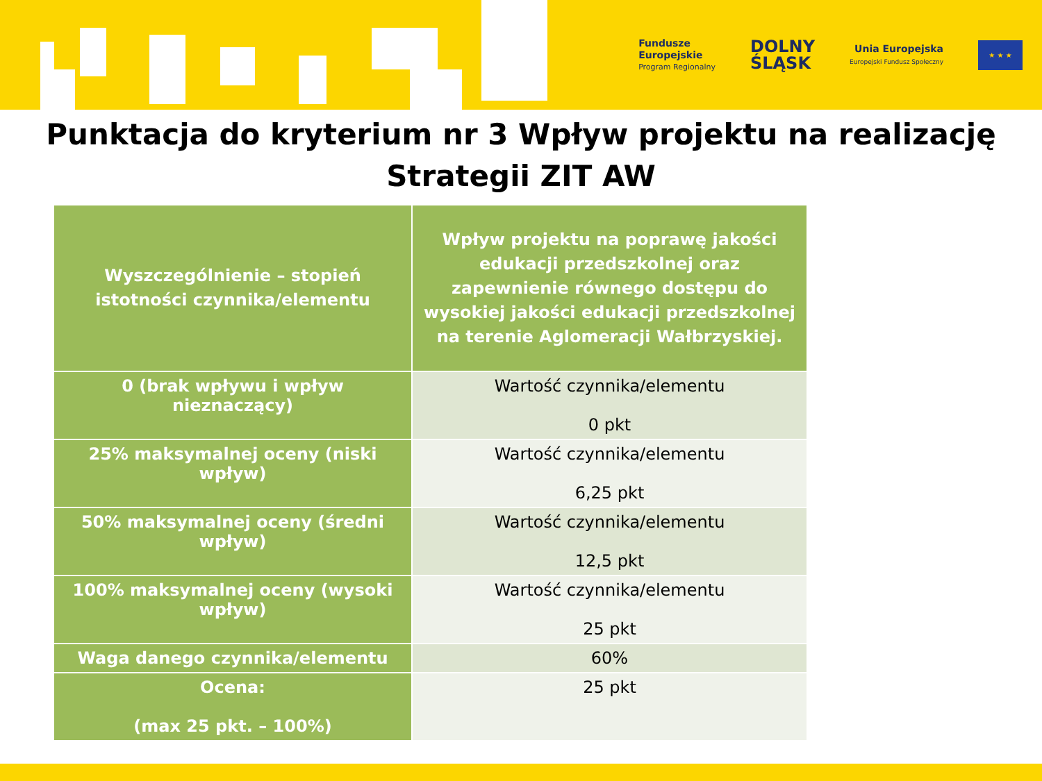Fundusze
Europejskie
Program Regionalny
DOLNY
ŚLĄSK
Unia Europejska
Europejski Fundusz Społeczny
★ ★ ★
Punktacja do kryterium nr 3 Wpływ projektu na realizację
Strategii ZIT AW
| Wyszczególnienie – stopień istotności czynnika/elementu | Wpływ projektu na poprawę jakości edukacji przedszkolnej oraz zapewnienie równego dostępu do wysokiej jakości edukacji przedszkolnej na terenie Aglomeracji Wałbrzyskiej. |
| --- | --- |
| 0 (brak wpływu i wpływ nieznaczący) | Wartość czynnika/elementu 0 pkt |
| 25% maksymalnej oceny (niski wpływ) | Wartość czynnika/elementu 6,25 pkt |
| 50% maksymalnej oceny (średni wpływ) | Wartość czynnika/elementu 12,5 pkt |
| 100% maksymalnej oceny (wysoki wpływ) | Wartość czynnika/elementu 25 pkt |
| Waga danego czynnika/elementu | 60% |
| Ocena: (max 25 pkt. – 100%) | 25 pkt |